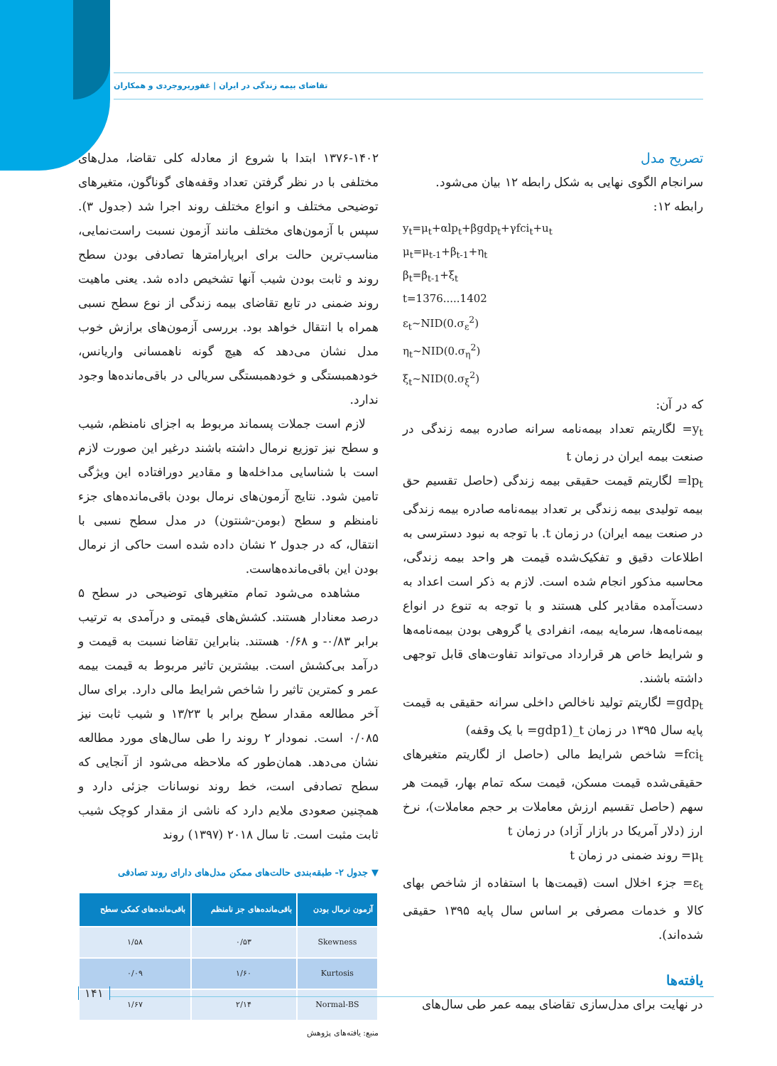تقاضای بیمه زندگی در ایران | غفوربروجردی و همکاران
تصریح مدل
سرانجام الگوی نهایی به شکل رابطه ۱۲ بیان می‌شود.
رابطه ۱۲:
y<sub>t</sub>=μ<sub>t</sub>+αlp<sub>t</sub>+βgdp<sub>t</sub>+γfci<sub>t</sub>+u<sub>t</sub>
μ<sub>t</sub>=μ<sub>t-1</sub>+β<sub>t-1</sub>+η<sub>t</sub>
β<sub>t</sub>=β<sub>t-1</sub>+ξ<sub>t</sub>
t=1376.....1402
ε<sub>t</sub>~NID(0.σ<sub>ε</sub><sup>2</sup>)
η<sub>t</sub>~NID(0.σ<sub>η</sub><sup>2</sup>)
ξ<sub>t</sub>~NID(0.σ<sub>ξ</sub><sup>2</sup>)
که در آن:
y<sub>t</sub>= لگاریتم تعداد بیمه‌نامه سرانه صادره بیمه زندگی در صنعت بیمه ایران در زمان t
lp<sub>t</sub>= لگاریتم قیمت حقیقی بیمه زندگی (حاصل تقسیم حق بیمه تولیدی بیمه زندگی بر تعداد بیمه‌نامه صادره بیمه زندگی در صنعت بیمه ایران) در زمان t. با توجه به نبود دسترسی به اطلاعات دقیق و تفکیک‌شده قیمت هر واحد بیمه زندگی، محاسبه مذکور انجام شده است. لازم به ذکر است اعداد به دست‌آمده مقادیر کلی هستند و با توجه به تنوع در انواع بیمه‌نامه‌ها، سرمایه بیمه، انفرادی یا گروهی بودن بیمه‌نامه‌ها و شرایط خاص هر قرارداد می‌تواند تفاوت‌های قابل توجهی داشته باشند.
gdp<sub>t</sub>= لگاریتم تولید ناخالص داخلی سرانه حقیقی به قیمت پایه سال ۱۳۹۵ در زمان gdp1)_t= با یک وقفه)
fci<sub>t</sub>= شاخص شرایط مالی (حاصل از لگاریتم متغیرهای حقیقی‌شده قیمت مسکن، قیمت سکه تمام بهار، قیمت هر سهم (حاصل تقسیم ارزش معاملات بر حجم معاملات)، نرخ ارز (دلار آمریکا در بازار آزاد) در زمان t
μ<sub>t</sub>= روند ضمنی در زمان t
ε<sub>t</sub>= جزء اخلال است (قیمت‌ها با استفاده از شاخص بهای کالا و خدمات مصرفی بر اساس سال پایه ۱۳۹۵ حقیقی شده‌اند).
یافته‌ها
در نهایت برای مدل‌سازی تقاضای بیمه عمر طی سال‌های
۱۳۷۶-۱۴۰۲ ابتدا با شروع از معادله کلی تقاضا، مدل‌های مختلفی با در نظر گرفتن تعداد وقفه‌های گوناگون، متغیرهای توضیحی مختلف و انواع مختلف روند اجرا شد (جدول ۳). سپس با آزمون‌های مختلف مانند آزمون نسبت راست‌نمایی، مناسب‌ترین حالت برای ابرپارامترها تصادفی بودن سطح روند و ثابت بودن شیب آنها تشخیص داده شد. یعنی ماهیت روند ضمنی در تابع تقاضای بیمه زندگی از نوع سطح نسبی همراه با انتقال خواهد بود. بررسی آزمون‌های برازش خوب مدل نشان می‌دهد که هیچ گونه ناهمسانی واریانس، خودهمبستگی و خودهمبستگی سریالی در باقی‌مانده‌ها وجود ندارد.
لازم است جملات پسماند مربوط به اجزای نامنظم، شیب و سطح نیز توزیع نرمال داشته باشند درغیر این صورت لازم است با شناسایی مداخله‌ها و مقادیر دورافتاده این ویژگی تامین شود. نتایج آزمون‌های نرمال بودن باقی‌مانده‌های جزء نامنظم و سطح (بومن-شنتون) در مدل سطح نسبی با انتقال، که در جدول ۲ نشان داده شده است حاکی از نرمال بودن این باقی‌مانده‌هاست.
مشاهده می‌شود تمام متغیرهای توضیحی در سطح ۵ درصد معنادار هستند. کشش‌های قیمتی و درآمدی به ترتیب برابر ۰/۸۳- و ۰/۶۸ هستند. بنابراین تقاضا نسبت به قیمت و درآمد بی‌کشش است. بیشترین تاثیر مربوط به قیمت بیمه عمر و کمترین تاثیر را شاخص شرایط مالی دارد. برای سال آخر مطالعه مقدار سطح برابر با ۱۳/۲۳ و شیب ثابت نیز ۰/۰۸۵ است. نمودار ۲ روند را طی سال‌های مورد مطالعه نشان می‌دهد. همان‌طور که ملاحظه می‌شود از آنجایی که سطح تصادفی است، خط روند نوسانات جزئی دارد و همچنین صعودی ملایم دارد که ناشی از مقدار کوچک شیب ثابت مثبت است. تا سال ۲۰۱۸ (۱۳۹۷) روند
▼ جدول ۲- طبقه‌بندی حالت‌های ممکن مدل‌های دارای روند تصادفی
| آزمون نرمال بودن | باقی‌مانده‌های جز نامنظم | باقی‌مانده‌های کمکی سطح |
| --- | --- | --- |
| Skewness | ۰/۵۳ | ۱/۵۸ |
| Kurtosis | ۱/۶۰ | ۰/۰۹ |
| Normal-BS | ۲/۱۴ | ۱/۶۷ |
منبع: یافته‌های پژوهش
۱۴۱